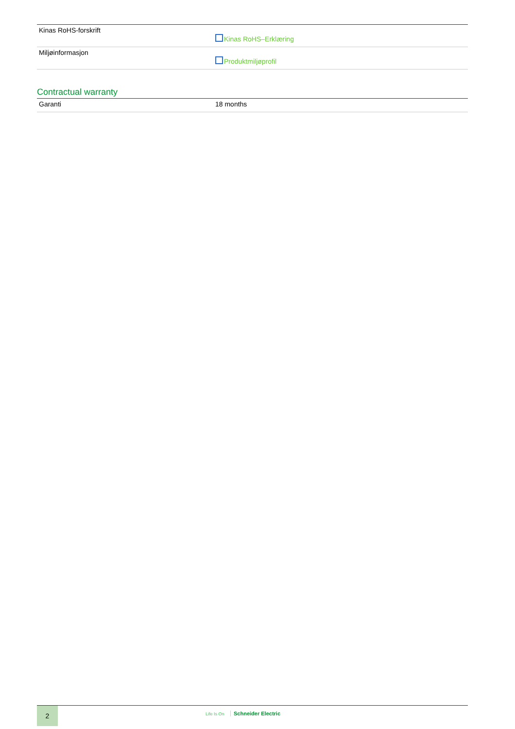| Kinas RoHS-forskrift | Kinas RoHS–Erklæring |
| Miljøinformasjon | Produktmiljøprofil |
Contractual warranty
| Garanti | 18 months |
2
Life Is On Schneider Electric